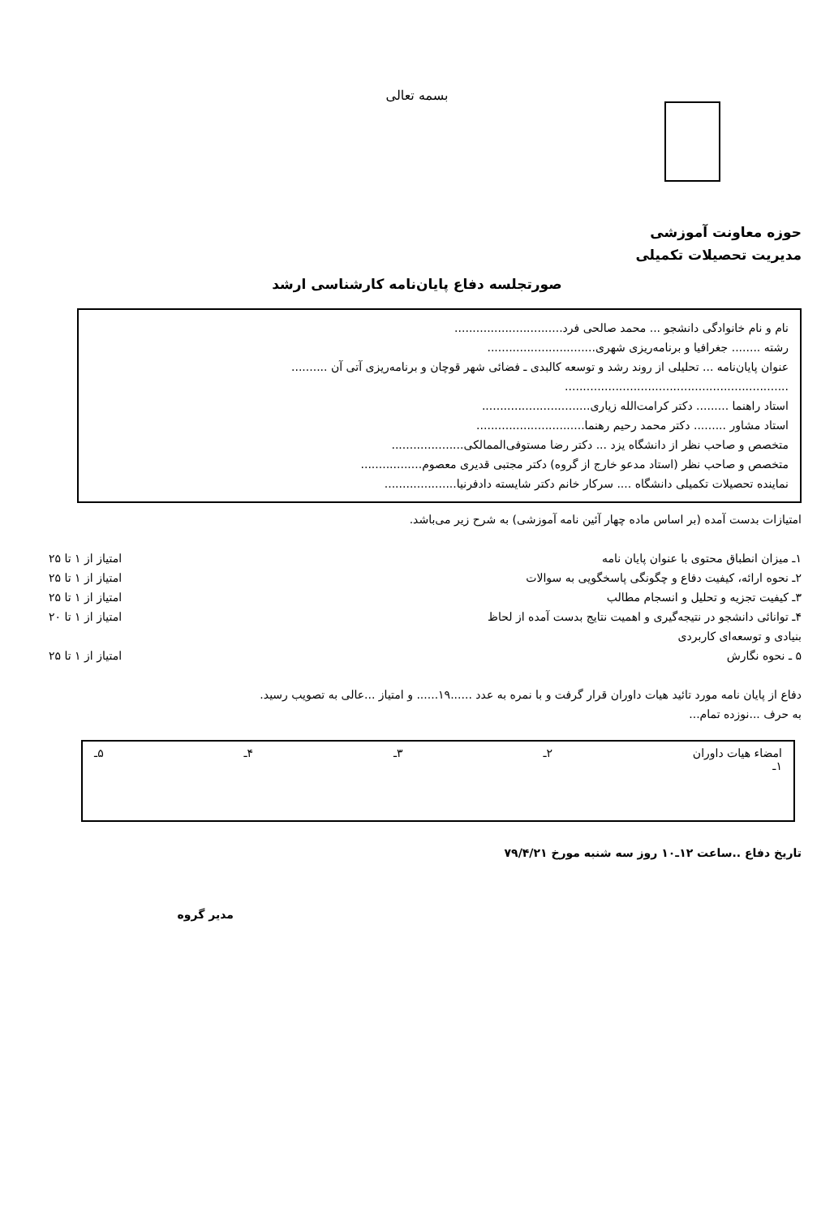بسمه تعالی
حوزه معاونت آموزشی
مدیریت تحصیلات تکمیلی
صورتجلسه دفاع پایان‌نامه کارشناسی ارشد
نام و نام خانوادگی دانشجو ... محمد صالحی فرد..............................
رشته ........ جغرافیا و برنامه‌ریزی شهری..............................
عنوان پایان‌نامه ... تحلیلی از روند رشد و توسعه کالبدی ـ فضائی شهر قوچان و برنامه‌ریزی آتی آن ..........
..............................................................
استاد راهنما ......... دکتر کرامت‌الله زیاری..............................
استاد مشاور ......... دکتر محمد رحیم رهنما..............................
متخصص و صاحب نظر از دانشگاه یزد ... دکتر رضا مستوفی‌الممالکی....................
متخصص و صاحب نظر (استاد مدعو خارج از گروه) دکتر مجتبی قدیری معصوم.................
نماینده تحصیلات تکمیلی دانشگاه .... سرکار خانم دکتر شایسته دادفرنیا....................
امتیازات بدست آمده (بر اساس ماده چهار آئین نامه آموزشی) به شرح زیر می‌باشد.
۱ـ میزان انطباق محتوی با عنوان پایان نامه امتیاز از ۱ تا ۲۵
۲ـ نحوه ارائه، کیفیت دفاع و چگونگی پاسخگویی به سوالات امتیاز از ۱ تا ۲۵
۳ـ کیفیت تجزیه و تحلیل و انسجام مطالب امتیاز از ۱ تا ۲۵
۴ـ توانائی دانشجو در نتیجه‌گیری و اهمیت نتایج بدست آمده از لحاظ
بنیادی و توسعه‌ای کاربردی امتیاز از ۱ تا ۲۰
۵ ـ نحوه نگارش امتیاز از ۱ تا ۲۵
دفاع از پایان نامه مورد تائید هیات داوران قرار گرفت و با نمره به عدد ......۱۹...... و امتیاز ...عالی به تصویب رسید.
به حرف ...نوزده تمام...
امضاء هیات داوران
۱ـ ۲ـ ۳ـ ۴ـ ۵ـ
تاریخ دفاع ..ساعت ۱۲ـ۱۰ روز سه شنبه مورخ ۷۹/۴/۲۱
مدیر گروه